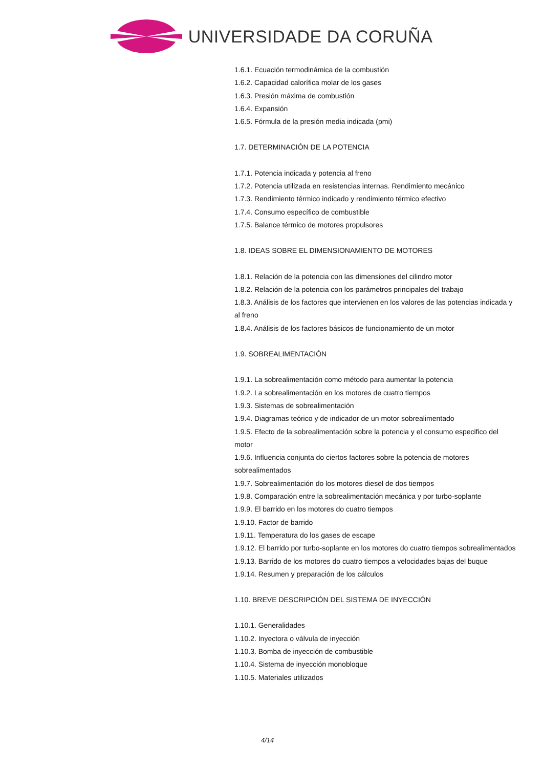UNIVERSIDADE DA CORUÑA
1.6.1. Ecuación termodinámica de la combustión
1.6.2. Capacidad calorífica molar de los gases
1.6.3. Presión máxima de combustión
1.6.4. Expansión
1.6.5. Fórmula de la presión media indicada (pmi)
1.7. DETERMINACIÓN DE LA POTENCIA
1.7.1. Potencia indicada y potencia al freno
1.7.2. Potencia utilizada en resistencias internas. Rendimiento mecánico
1.7.3. Rendimiento térmico indicado y rendimiento térmico efectivo
1.7.4. Consumo específico de combustible
1.7.5. Balance térmico de motores propulsores
1.8. IDEAS SOBRE EL DIMENSIONAMIENTO DE MOTORES
1.8.1. Relación de la potencia con las dimensiones del cilindro motor
1.8.2. Relación de la potencia con los parámetros principales del trabajo
1.8.3. Análisis de los factores que intervienen en los valores de las potencias indicada y al freno
1.8.4. Análisis de los factores básicos de funcionamiento de un motor
1.9. SOBREALIMENTACIÓN
1.9.1. La sobrealimentación como método para aumentar la potencia
1.9.2. La sobrealimentación en los motores de cuatro tiempos
1.9.3. Sistemas de sobrealimentación
1.9.4. Diagramas teórico y de indicador de un motor sobrealimentado
1.9.5. Efecto de la sobrealimentación sobre la potencia y el consumo especifico del motor
1.9.6. Influencia conjunta do ciertos factores sobre la potencia de motores sobrealimentados
1.9.7. Sobrealimentación do los motores diesel de dos tiempos
1.9.8. Comparación entre la sobrealimentación mecánica y por turbo-soplante
1.9.9. El barrido en los motores do cuatro tiempos
1.9.10. Factor de barrido
1.9.11. Temperatura do los gases de escape
1.9.12. El barrido por turbo-soplante en los motores do cuatro tiempos sobrealimentados
1.9.13. Barrido de los motores do cuatro tiempos a velocidades bajas del buque
1.9.14. Resumen y preparación de los cálculos
1.10. BREVE DESCRIPCIÓN DEL SISTEMA DE INYECCIÓN
1.10.1. Generalidades
1.10.2. Inyectora o válvula de inyección
1.10.3. Bomba de inyección de combustible
1.10.4. Sistema de inyección monobloque
1.10.5. Materiales utilizados
4/14